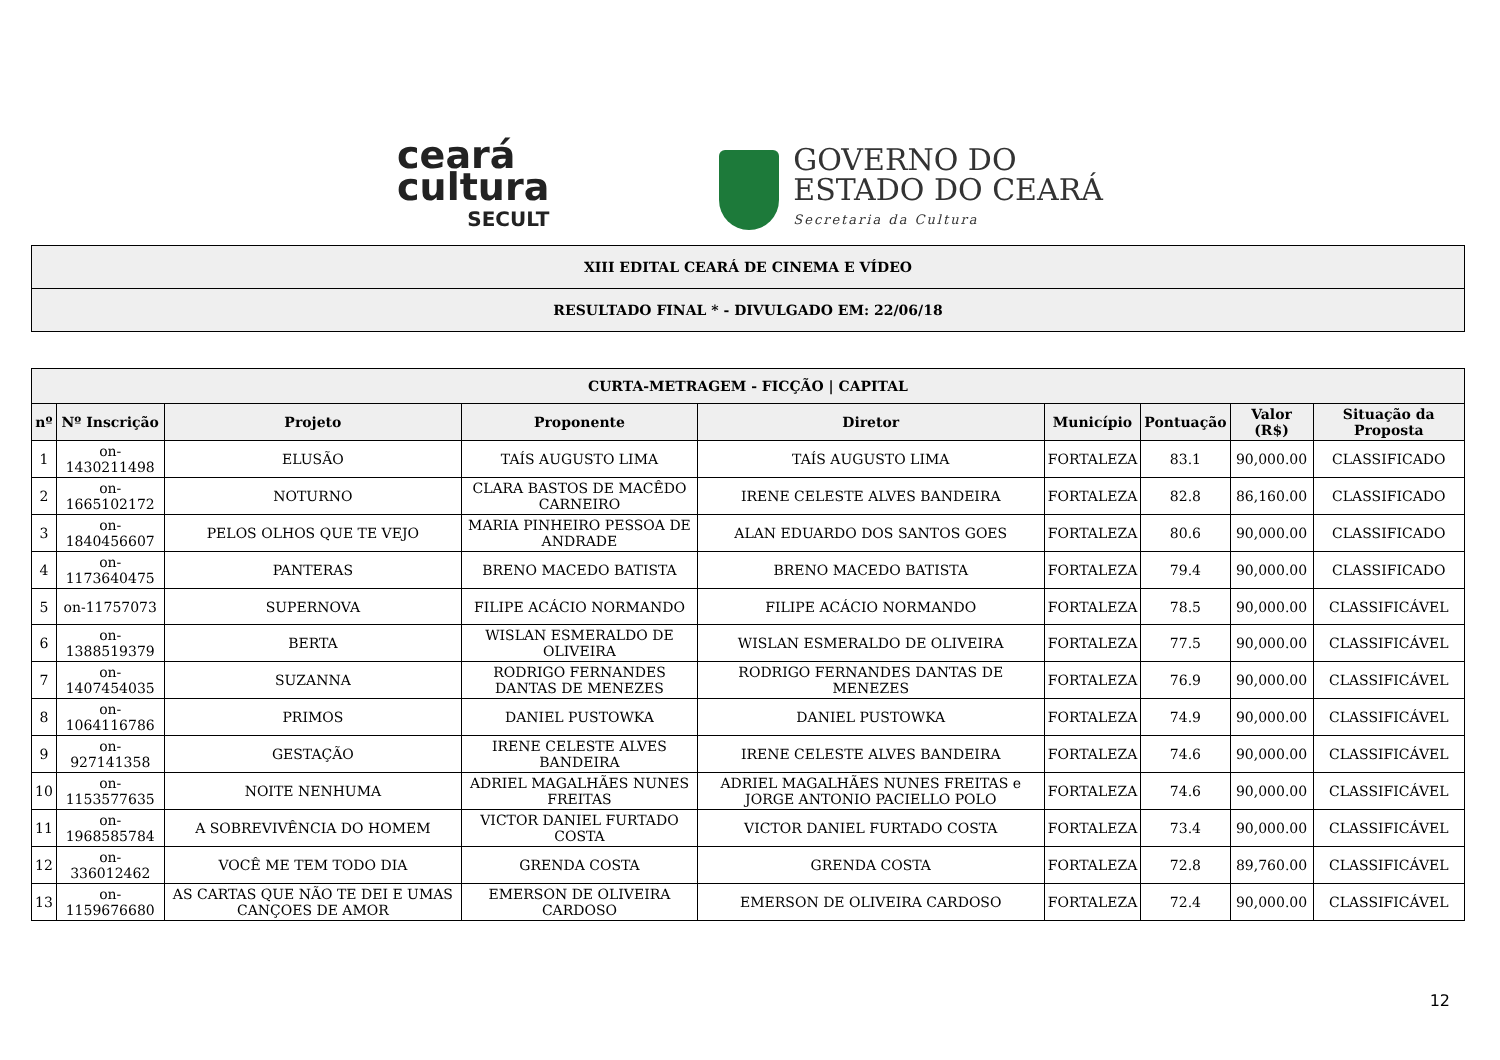ceará
cultura
SECULT
GOVERNO DO
ESTADO DO CEARÁ
Secretaria da Cultura
| XIII EDITAL CEARÁ DE CINEMA E VÍDEO |
| RESULTADO FINAL * - DIVULGADO EM: 22/06/18 |
| CURTA-METRAGEM - FICÇÃO / CAPITAL | | | | | | | | |
| --- | --- | --- | --- | --- | --- | --- | --- | --- |
| nº | Nº Inscrição | Projeto | Proponente | Diretor | Município | Pontuação | Valor (R$) | Situação da Proposta |
| 1 | on-1430211498 | ELUSÃO | TAÍS AUGUSTO LIMA | TAÍS AUGUSTO LIMA | FORTALEZA | 83.1 | 90,000.00 | CLASSIFICADO |
| 2 | on-1665102172 | NOTURNO | CLARA BASTOS DE MACÊDO CARNEIRO | IRENE CELESTE ALVES BANDEIRA | FORTALEZA | 82.8 | 86,160.00 | CLASSIFICADO |
| 3 | on-1840456607 | PELOS OLHOS QUE TE VEJO | MARIA PINHEIRO PESSOA DE ANDRADE | ALAN EDUARDO DOS SANTOS GOES | FORTALEZA | 80.6 | 90,000.00 | CLASSIFICADO |
| 4 | on-1173640475 | PANTERAS | BRENO MACEDO BATISTA | BRENO MACEDO BATISTA | FORTALEZA | 79.4 | 90,000.00 | CLASSIFICADO |
| 5 | on-11757073 | SUPERNOVA | FILIPE ACÁCIO NORMANDO | FILIPE ACÁCIO NORMANDO | FORTALEZA | 78.5 | 90,000.00 | CLASSIFICÁVEL |
| 6 | on-1388519379 | BERTA | WISLAN ESMERALDO DE OLIVEIRA | WISLAN ESMERALDO DE OLIVEIRA | FORTALEZA | 77.5 | 90,000.00 | CLASSIFICÁVEL |
| 7 | on-1407454035 | SUZANNA | RODRIGO FERNANDES DANTAS DE MENEZES | RODRIGO FERNANDES DANTAS DE MENEZES | FORTALEZA | 76.9 | 90,000.00 | CLASSIFICÁVEL |
| 8 | on-1064116786 | PRIMOS | DANIEL PUSTOWKA | DANIEL PUSTOWKA | FORTALEZA | 74.9 | 90,000.00 | CLASSIFICÁVEL |
| 9 | on-927141358 | GESTAÇÃO | IRENE CELESTE ALVES BANDEIRA | IRENE CELESTE ALVES BANDEIRA | FORTALEZA | 74.6 | 90,000.00 | CLASSIFICÁVEL |
| 10 | on-1153577635 | NOITE NENHUMA | ADRIEL MAGALHÃES NUNES FREITAS | ADRIEL MAGALHÃES NUNES FREITAS e JORGE ANTONIO PACIELLO POLO | FORTALEZA | 74.6 | 90,000.00 | CLASSIFICÁVEL |
| 11 | on-1968585784 | A SOBREVIVÊNCIA DO HOMEM | VICTOR DANIEL FURTADO COSTA | VICTOR DANIEL FURTADO COSTA | FORTALEZA | 73.4 | 90,000.00 | CLASSIFICÁVEL |
| 12 | on-336012462 | VOCÊ ME TEM TODO DIA | GRENDA COSTA | GRENDA COSTA | FORTALEZA | 72.8 | 89,760.00 | CLASSIFICÁVEL |
| 13 | on-1159676680 | AS CARTAS QUE NÃO TE DEI E UMAS CANÇOES DE AMOR | EMERSON DE OLIVEIRA CARDOSO | EMERSON DE OLIVEIRA CARDOSO | FORTALEZA | 72.4 | 90,000.00 | CLASSIFICÁVEL |
12